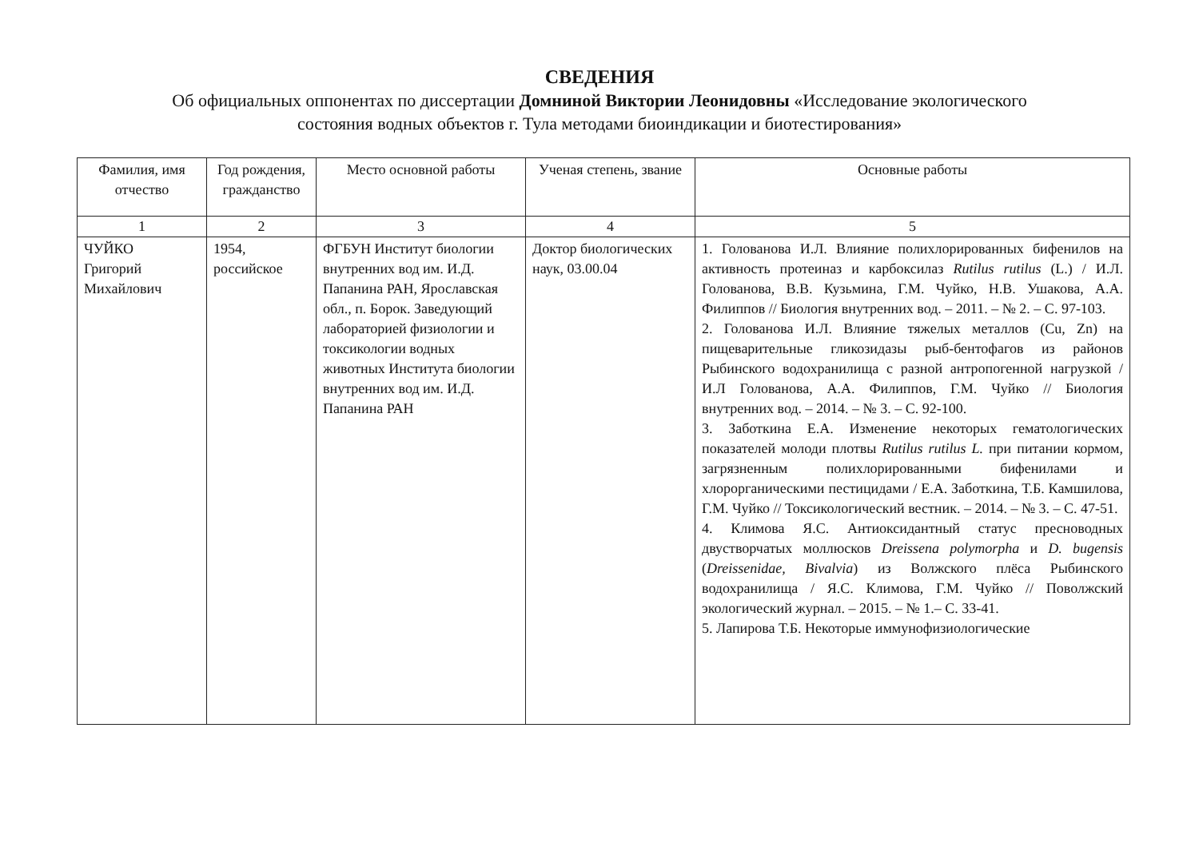СВЕДЕНИЯ
Об официальных оппонентах по диссертации Домниной Виктории Леонидовны «Исследование экологического
состояния водных объектов г. Тула методами биоиндикации и биотестирования»
| Фамилия, имя отчество | Год рождения, гражданство | Место основной работы | Ученая степень, звание | Основные работы |
| --- | --- | --- | --- | --- |
| 1 | 2 | 3 | 4 | 5 |
| ЧУЙКО Григорий Михайлович | 1954, российское | ФГБУН Институт биологии внутренних вод им. И.Д. Папанина РАН, Ярославская обл., п. Борок. Заведующий лабораторией физиологии и токсикологии водных животных Института биологии внутренних вод им. И.Д. Папанина РАН | Доктор биологических наук, 03.00.04 | 1. Голованова И.Л. Влияние полихлорированных бифенилов на активность протеиназ и карбоксилаз Rutilus rutilus (L.) / И.Л. Голованова, В.В. Кузьмина, Г.М. Чуйко, Н.В. Ушакова, А.А. Филиппов // Биология внутренних вод. – 2011. – № 2. – С. 97-103. 2. Голованова И.Л. Влияние тяжелых металлов (Cu, Zn) на пищеварительные гликозидазы рыб-бентофагов из районов Рыбинского водохранилища с разной антропогенной нагрузкой / И.Л Голованова, А.А. Филиппов, Г.М. Чуйко // Биология внутренних вод. – 2014. – № 3. – С. 92-100. 3. Заботкина Е.А. Изменение некоторых гематологических показателей молоди плотвы Rutilus rutilus L. при питании кормом, загрязненным полихлорированными бифенилами и хлорорганическими пестицидами / Е.А. Заботкина, Т.Б. Камшилова, Г.М. Чуйко // Токсикологический вестник. – 2014. – № 3. – С. 47-51. 4. Климова Я.С. Антиоксидантный статус пресноводных двустворчатых моллюсков Dreissena polymorpha и D. bugensis ( Dreissenidae, Bivalvia ) из Волжского плёса Рыбинского водохранилища / Я.С. Климова, Г.М. Чуйко // Поволжский экологический журнал. – 2015. – № 1.– С. 33-41. 5. Лапирова Т.Б. Некоторые иммунофизиологические |